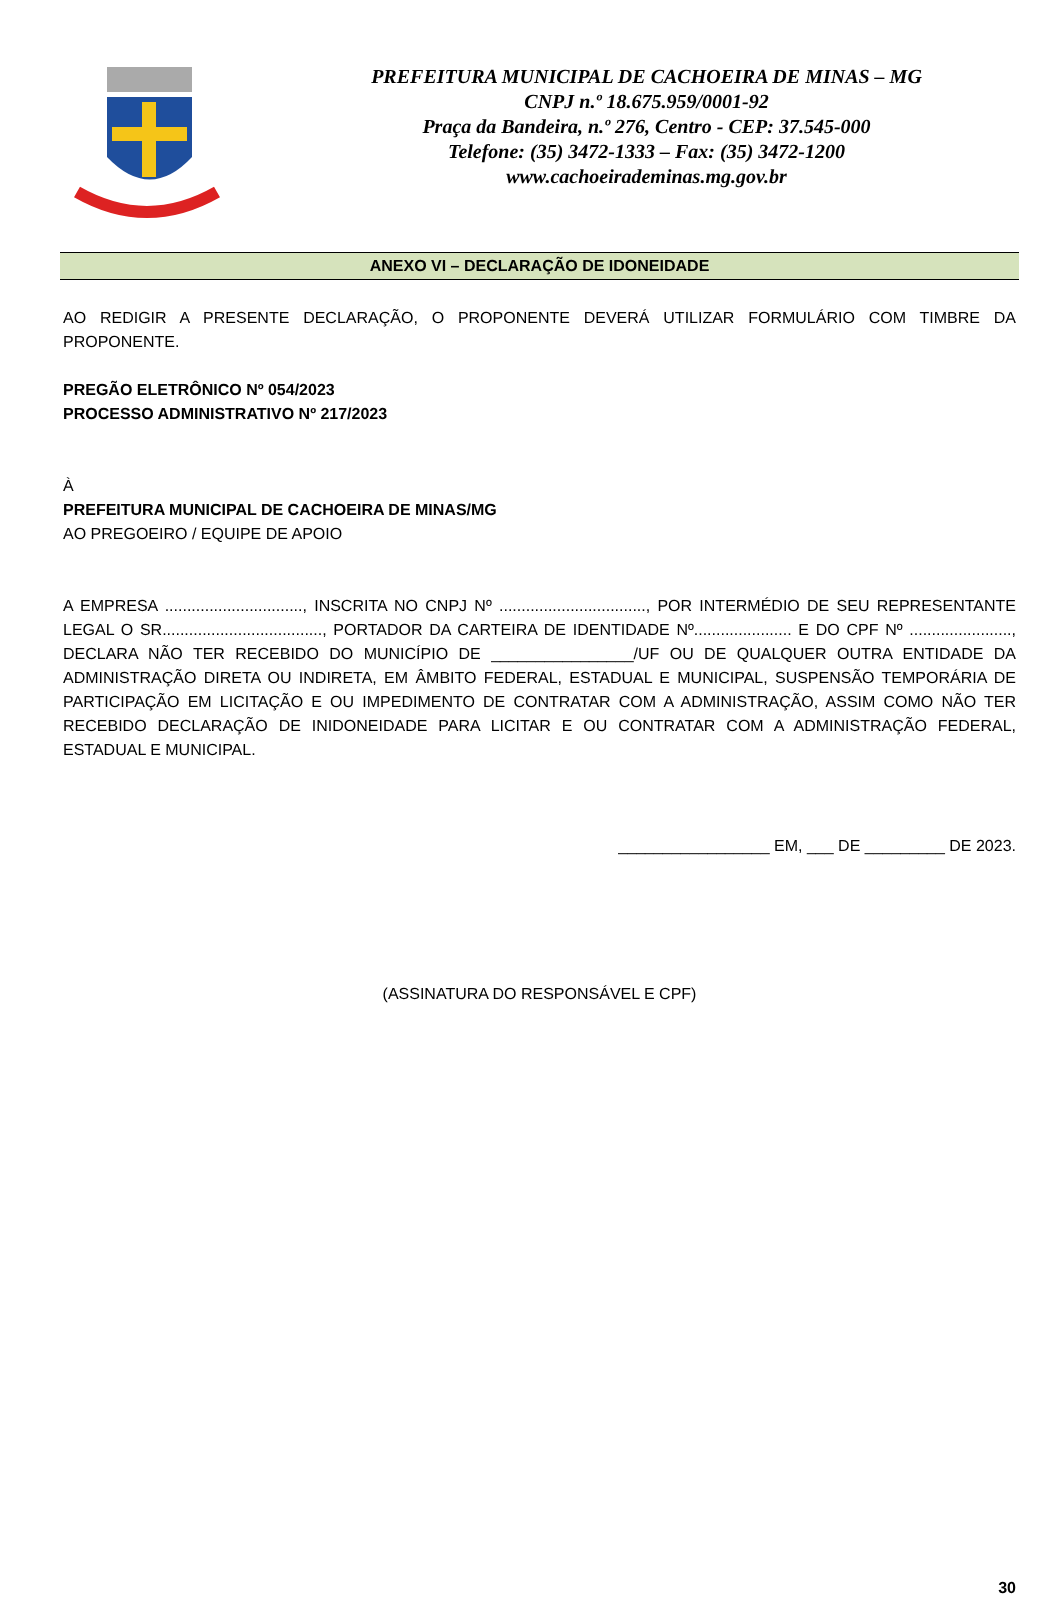PREFEITURA MUNICIPAL DE CACHOEIRA DE MINAS – MG
CNPJ n.º 18.675.959/0001-92
Praça da Bandeira, n.º 276, Centro - CEP: 37.545-000
Telefone: (35) 3472-1333 – Fax: (35) 3472-1200
www.cachoeirademinas.mg.gov.br
ANEXO VI – DECLARAÇÃO DE IDONEIDADE
AO REDIGIR A PRESENTE DECLARAÇÃO, O PROPONENTE DEVERÁ UTILIZAR FORMULÁRIO COM TIMBRE DA PROPONENTE.
PREGÃO ELETRÔNICO Nº 054/2023
PROCESSO ADMINISTRATIVO Nº 217/2023
À
PREFEITURA MUNICIPAL DE CACHOEIRA DE MINAS/MG
AO PREGOEIRO / EQUIPE DE APOIO
A EMPRESA ..............................., INSCRITA NO CNPJ Nº ................................., POR INTERMÉDIO DE SEU REPRESENTANTE LEGAL O SR...................................., PORTADOR DA CARTEIRA DE IDENTIDADE Nº...................... E DO CPF Nº ......................., DECLARA NÃO TER RECEBIDO DO MUNICÍPIO DE ________________/UF OU DE QUALQUER OUTRA ENTIDADE DA ADMINISTRAÇÃO DIRETA OU INDIRETA, EM ÂMBITO FEDERAL, ESTADUAL E MUNICIPAL, SUSPENSÃO TEMPORÁRIA DE PARTICIPAÇÃO EM LICITAÇÃO E OU IMPEDIMENTO DE CONTRATAR COM A ADMINISTRAÇÃO, ASSIM COMO NÃO TER RECEBIDO DECLARAÇÃO DE INIDONEIDADE PARA LICITAR E OU CONTRATAR COM A ADMINISTRAÇÃO FEDERAL, ESTADUAL E MUNICIPAL.
_________________ EM, ___ DE _________ DE 2023.
(ASSINATURA DO RESPONSÁVEL E CPF)
30